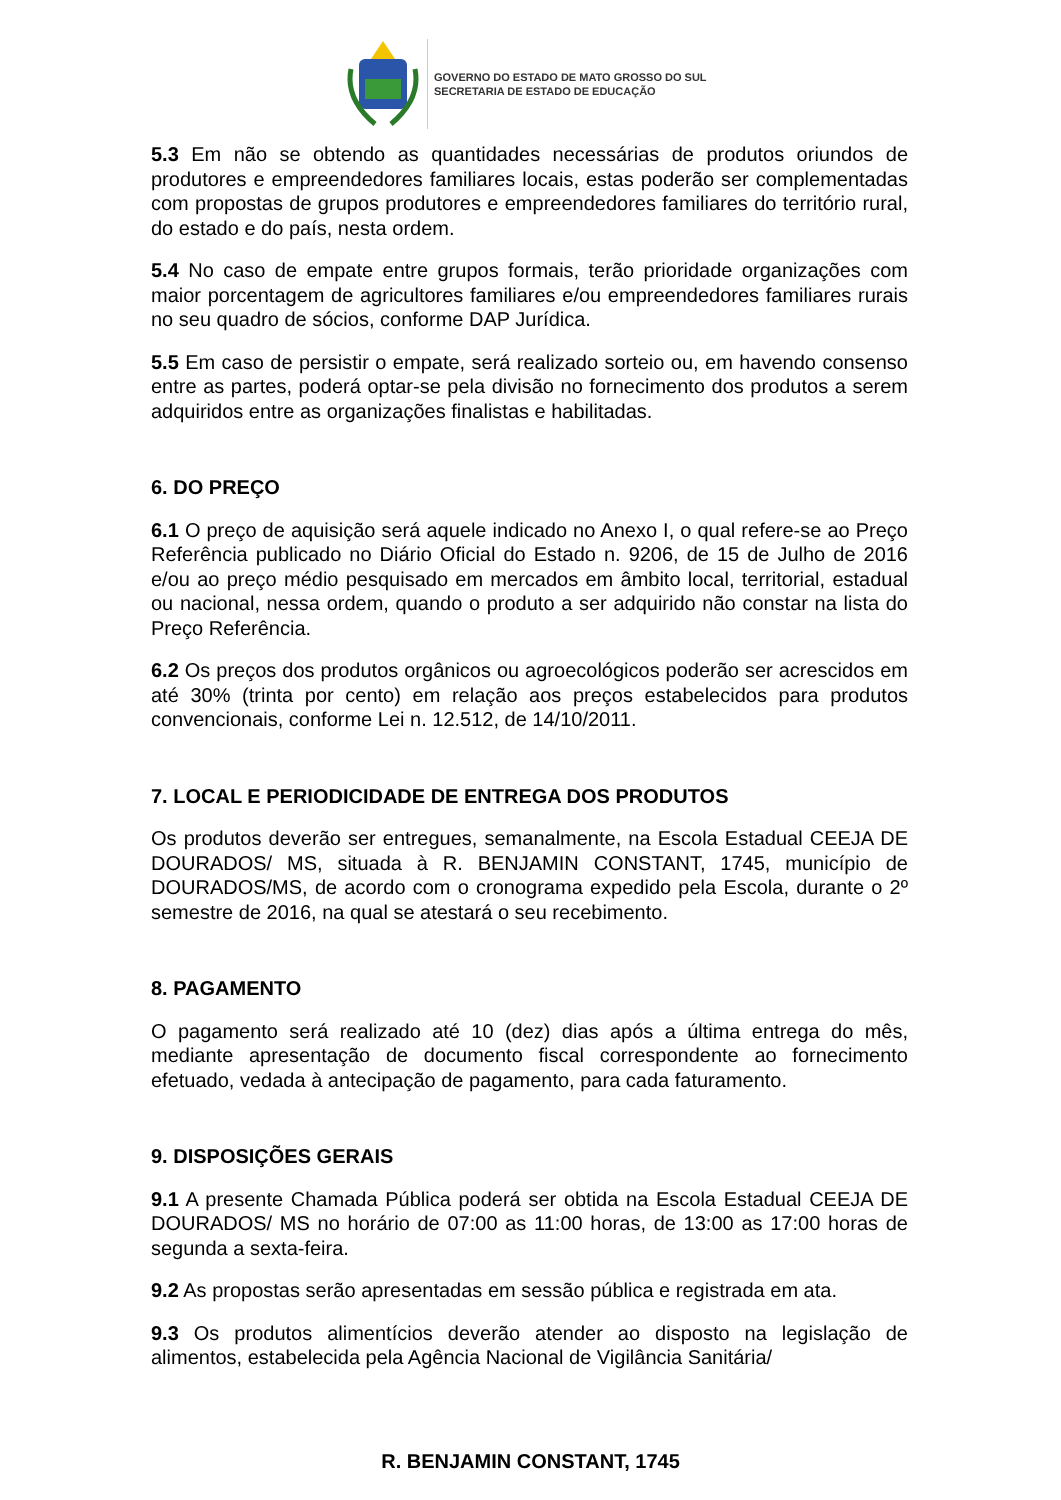GOVERNO DO ESTADO DE MATO GROSSO DO SUL
SECRETARIA DE ESTADO DE EDUCAÇÃO
5.3 Em não se obtendo as quantidades necessárias de produtos oriundos de produtores e empreendedores familiares locais, estas poderão ser complementadas com propostas de grupos produtores e empreendedores familiares do território rural, do estado e do país, nesta ordem.
5.4 No caso de empate entre grupos formais, terão prioridade organizações com maior porcentagem de agricultores familiares e/ou empreendedores familiares rurais no seu quadro de sócios, conforme DAP Jurídica.
5.5 Em caso de persistir o empate, será realizado sorteio ou, em havendo consenso entre as partes, poderá optar-se pela divisão no fornecimento dos produtos a serem adquiridos entre as organizações finalistas e habilitadas.
6. DO PREÇO
6.1 O preço de aquisição será aquele indicado no Anexo I, o qual refere-se ao Preço Referência publicado no Diário Oficial do Estado n. 9206, de 15 de Julho de 2016 e/ou ao preço médio pesquisado em mercados em âmbito local, territorial, estadual ou nacional, nessa ordem, quando o produto a ser adquirido não constar na lista do Preço Referência.
6.2 Os preços dos produtos orgânicos ou agroecológicos poderão ser acrescidos em até 30% (trinta por cento) em relação aos preços estabelecidos para produtos convencionais, conforme Lei n. 12.512, de 14/10/2011.
7. LOCAL E PERIODICIDADE DE ENTREGA DOS PRODUTOS
Os produtos deverão ser entregues, semanalmente, na Escola Estadual CEEJA DE DOURADOS/ MS, situada à R. BENJAMIN CONSTANT, 1745, município de DOURADOS/MS, de acordo com o cronograma expedido pela Escola, durante o 2º semestre de 2016, na qual se atestará o seu recebimento.
8. PAGAMENTO
O pagamento será realizado até 10 (dez) dias após a última entrega do mês, mediante apresentação de documento fiscal correspondente ao fornecimento efetuado, vedada à antecipação de pagamento, para cada faturamento.
9. DISPOSIÇÕES GERAIS
9.1 A presente Chamada Pública poderá ser obtida na Escola Estadual CEEJA DE DOURADOS/ MS no horário de 07:00 as 11:00 horas, de 13:00 as 17:00 horas de segunda a sexta-feira.
9.2 As propostas serão apresentadas em sessão pública e registrada em ata.
9.3 Os produtos alimentícios deverão atender ao disposto na legislação de alimentos, estabelecida pela Agência Nacional de Vigilância Sanitária/
R. BENJAMIN CONSTANT, 1745